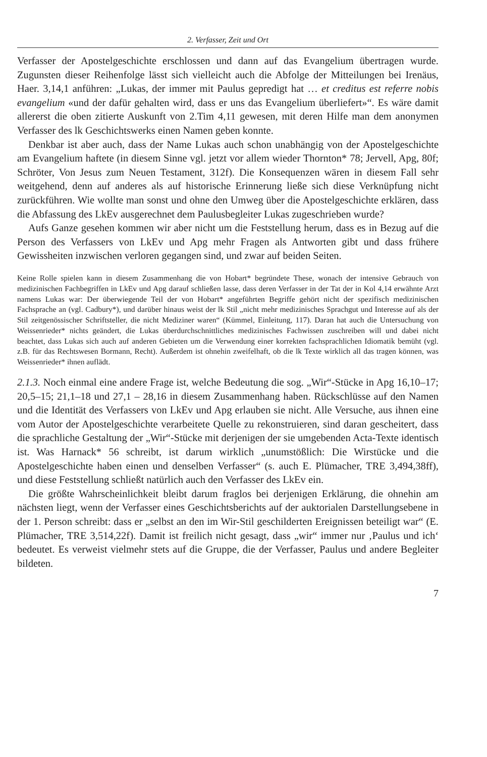2. Verfasser, Zeit und Ort
Verfasser der Apostelgeschichte erschlossen und dann auf das Evangelium übertragen wurde. Zugunsten dieser Reihenfolge lässt sich vielleicht auch die Abfolge der Mitteilungen bei Irenäus, Haer. 3,14,1 anführen: „Lukas, der immer mit Paulus gepredigt hat … et creditus est referre nobis evangelium «und der dafür gehalten wird, dass er uns das Evangelium überliefert»“. Es wäre damit allererst die oben zitierte Auskunft von 2.Tim 4,11 gewesen, mit deren Hilfe man dem anonymen Verfasser des lk Geschichtswerks einen Namen geben konnte.
Denkbar ist aber auch, dass der Name Lukas auch schon unabhängig von der Apostelgeschichte am Evangelium haftete (in diesem Sinne vgl. jetzt vor allem wieder Thornton* 78; Jervell, Apg, 80f; Schröter, Von Jesus zum Neuen Testament, 312f). Die Konsequenzen wären in diesem Fall sehr weitgehend, denn auf anderes als auf historische Erinnerung ließe sich diese Verknüpfung nicht zurückführen. Wie wollte man sonst und ohne den Umweg über die Apostelgeschichte erklären, dass die Abfassung des LkEv ausgerechnet dem Paulusbegleiter Lukas zugeschrieben wurde?
Aufs Ganze gesehen kommen wir aber nicht um die Feststellung herum, dass es in Bezug auf die Person des Verfassers von LkEv und Apg mehr Fragen als Antworten gibt und dass frühere Gewissheiten inzwischen verloren gegangen sind, und zwar auf beiden Seiten.
Keine Rolle spielen kann in diesem Zusammenhang die von Hobart* begründete These, wonach der intensive Gebrauch von medizinischen Fachbegriffen in LkEv und Apg darauf schließen lasse, dass deren Verfasser in der Tat der in Kol 4,14 erwähnte Arzt namens Lukas war: Der überwiegende Teil der von Hobart* angeführten Begriffe gehört nicht der spezifisch medizinischen Fachsprache an (vgl. Cadbury*), und darüber hinaus weist der lk Stil „nicht mehr medizinisches Sprachgut und Interesse auf als der Stil zeitgenössischer Schriftsteller, die nicht Mediziner waren“ (Kümmel, Einleitung, 117). Daran hat auch die Untersuchung von Weissenrieder* nichts geändert, die Lukas überdurchschnittliches medizinisches Fachwissen zuschreiben will und dabei nicht beachtet, dass Lukas sich auch auf anderen Gebieten um die Verwendung einer korrekten fachsprachlichen Idiomatik bemüht (vgl. z.B. für das Rechtswesen Bormann, Recht). Außerdem ist ohnehin zweifelhaft, ob die lk Texte wirklich all das tragen können, was Weissenrieder* ihnen auflädt.
2.1.3. Noch einmal eine andere Frage ist, welche Bedeutung die sog. „Wir“-Stücke in Apg 16,10–17; 20,5–15; 21,1–18 und 27,1 – 28,16 in diesem Zusammenhang haben. Rückschlüsse auf den Namen und die Identität des Verfassers von LkEv und Apg erlauben sie nicht. Alle Versuche, aus ihnen eine vom Autor der Apostelgeschichte verarbeitete Quelle zu rekonstruieren, sind daran gescheitert, dass die sprachliche Gestaltung der „Wir“-Stücke mit derjenigen der sie umgebenden Acta-Texte identisch ist. Was Harnack* 56 schreibt, ist darum wirklich „unumstößlich: Die Wirstücke und die Apostelgeschichte haben einen und denselben Verfasser“ (s. auch E. Plümacher, TRE 3,494,38ff), und diese Feststellung schließt natürlich auch den Verfasser des LkEv ein.
Die größte Wahrscheinlichkeit bleibt darum fraglos bei derjenigen Erklärung, die ohnehin am nächsten liegt, wenn der Verfasser eines Geschichtsberichts auf der auktorialen Darstellungsebene in der 1. Person schreibt: dass er „selbst an den im Wir-Stil geschilderten Ereignissen beteiligt war“ (E. Plümacher, TRE 3,514,22f). Damit ist freilich nicht gesagt, dass „wir“ immer nur ‚Paulus und ich‘ bedeutet. Es verweist vielmehr stets auf die Gruppe, die der Verfasser, Paulus und andere Begleiter bildeten.
7